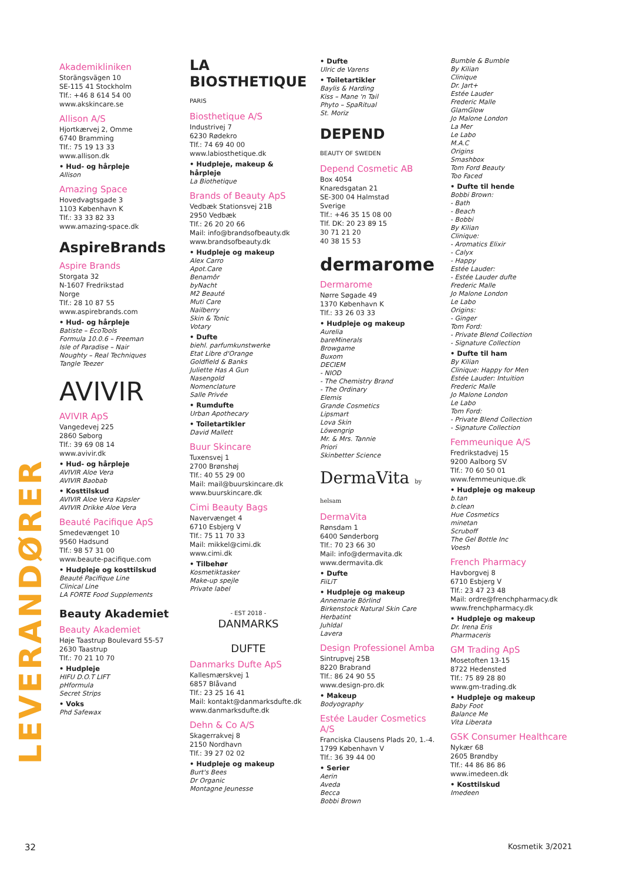LEVERANDØRER
Akademikliniken
Storängsvägen 10
SE-115 41 Stockholm
Tlf.: +46 8 614 54 00
www.akskincare.se
Allison A/S
Hjortkærvej 2, Omme
6740 Bramming
Tlf.: 75 19 13 33
www.allison.dk
• Hud- og hårpleje
Allison
Amazing Space
Hovedvagtsgade 3
1103 København K
Tlf.: 33 33 82 33
www.amazing-space.dk
AspireBrands
Aspire Brands
Storgata 32
N-1607 Fredrikstad
Norge
Tlf.: 28 10 87 55
www.aspirebrands.com
• Hud- og hårpleje
Batiste – EcoTools
Formula 10.0.6 – Freeman
Isle of Paradise – Nair
Noughty – Real Techniques
Tangle Teezer
AVIVIR
AVIVIR ApS
Vangedevej 225
2860 Søborg
Tlf.: 39 69 08 14
www.avivir.dk
• Hud- og hårpleje
AVIVIR Aloe Vera
AVIVIR Baobab
• Kosttilskud
AVIVIR Aloe Vera Kapsler
AVIVIR Drikke Aloe Vera
Beauté Pacifique ApS
Smedevænget 10
9560 Hadsund
Tlf.: 98 57 31 00
www.beaute-pacifique.com
• Hudpleje og kosttilskud
Beauté Pacifique Line
Clinical Line
LA FORTE Food Supplements
Beauty Akademiet
Beauty Akademiet
Høje Taastrup Boulevard 55-57
2630 Taastrup
Tlf.: 70 21 10 70
• Hudpleje
HIFU D.O.T LIFT
pHformula
Secret Strips
• Voks
Phd Safewax
LA BIOSTHETIQUE
PARIS
Biosthetique A/S
Industrivej 7
6230 Rødekro
Tlf.: 74 69 40 00
www.labiosthetique.dk
• Hudpleje, makeup & hårpleje
La Biothetique
Brands of Beauty ApS
Vedbæk Stationsvej 21B
2950 Vedbæk
Tlf.: 26 20 20 66
Mail: info@brandsofbeauty.dk
www.brandsofbeauty.dk
• Hudpleje og makeup
Alex Carro
Apot.Care
Benamôr
byNacht
M2 Beauté
Muti Care
Nailberry
Skin & Tonic
Votary
• Dufte
biehl. parfumkunstwerke
Etat Libre d'Orange
Goldfield & Banks
Juliette Has A Gun
Nasengold
Nomenclature
Salle Privée
• Rumdufte
Urban Apothecary
• Toiletartikler
David Mallett
Buur Skincare
Tuxensvej 1
2700 Brønshøj
Tlf.: 40 55 29 00
Mail: mail@buurskincare.dk
www.buurskincare.dk
Cimi Beauty Bags
Navervænget 4
6710 Esbjerg V
Tlf.: 75 11 70 33
Mail: mikkel@cimi.dk
www.cimi.dk
• Tilbehør
Kosmetiktasker
Make-up spejle
Private label
- EST 2018 -
DANMARKS
DUFTE
Danmarks Dufte ApS
Kallesmærskvej 1
6857 Blåvand
Tlf.: 23 25 16 41
Mail: kontakt@danmarksdufte.dk
www.danmarksdufte.dk
Dehn & Co A/S
Skagerrakvej 8
2150 Nordhavn
Tlf.: 39 27 02 02
• Hudpleje og makeup
Burt's Bees
Dr Organic
Montagne Jeunesse
• Dufte
Ulric de Varens
• Toiletartikler
Baylis & Harding
Kiss – Mane 'n Tail
Phyto – SpaRitual
St. Moriz
DEPEND
BEAUTY OF SWEDEN
Depend Cosmetic AB
Box 4054
Knaredsgatan 21
SE-300 04 Halmstad
Sverige
Tlf.: +46 35 15 08 00
Tlf. DK: 20 23 89 15
30 71 21 20
40 38 15 53
dermarome
Dermarome
Nørre Søgade 49
1370 København K
Tlf.: 33 26 03 33
• Hudpleje og makeup
Aurelia
bareMinerals
Browgame
Buxom
DECIEM
- NIOD
- The Chemistry Brand
- The Ordinary
Elemis
Grande Cosmetics
Lipsmart
Lova Skin
Löwengrip
Mr. & Mrs. Tannie
Priori
Skinbetter Science
DermaVita by helsam
DermaVita
Rønsdam 1
6400 Sønderborg
Tlf.: 70 23 66 30
Mail: info@dermavita.dk
www.dermavita.dk
• Dufte
FiiLiT
• Hudpleje og makeup
Annemarie Börlind
Birkenstock Natural Skin Care
Herbatint
Juhldal
Lavera
Design Professionel Amba
Sintrupvej 25B
8220 Brabrand
Tlf.: 86 24 90 55
www.design-pro.dk
• Makeup
Bodyography
Estée Lauder Cosmetics A/S
Franciska Clausens Plads 20, 1.-4.
1799 København V
Tlf.: 36 39 44 00
• Serier
Aerin
Aveda
Becca
Bobbi Brown
Bumble & Bumble
By Kilian
Clinique
Dr. Jart+
Estée Lauder
Frederic Malle
GlamGlow
Jo Malone London
La Mer
Le Labo
M.A.C
Origins
Smashbox
Tom Ford Beauty
Too Faced
• Dufte til hende
Bobbi Brown:
- Bath
- Beach
- Bobbi
By Kilian
Clinique:
- Aromatics Elixir
- Calyx
- Happy
Estée Lauder:
- Estée Lauder dufte
Frederic Malle
Jo Malone London
Le Labo
Origins:
- Ginger
Tom Ford:
- Private Blend Collection
- Signature Collection
• Dufte til ham
By Kilian
Clinique: Happy for Men
Estée Lauder: Intuition
Frederic Malle
Jo Malone London
Le Labo
Tom Ford:
- Private Blend Collection
- Signature Collection
Femmeunique A/S
Fredrikstadvej 15
9200 Aalborg SV
Tlf.: 70 60 50 01
www.femmeunique.dk
• Hudpleje og makeup
b.tan
b.clean
Hue Cosmetics
minetan
Scruboff
The Gel Bottle Inc
Voesh
French Pharmacy
Havborgvej 8
6710 Esbjerg V
Tlf.: 23 47 23 48
Mail: ordre@frenchpharmacy.dk
www.frenchpharmacy.dk
• Hudpleje og makeup
Dr. Irena Eris
Pharmaceris
GM Trading ApS
Mosetoften 13-15
8722 Hedensted
Tlf.: 75 89 28 80
www.gm-trading.dk
• Hudpleje og makeup
Baby Foot
Balance Me
Vita Liberata
GSK Consumer Healthcare
Nykær 68
2605 Brøndby
Tlf.: 44 86 86 86
www.imedeen.dk
• Kosttilskud
Imedeen
32 Kosmetik 3/2021